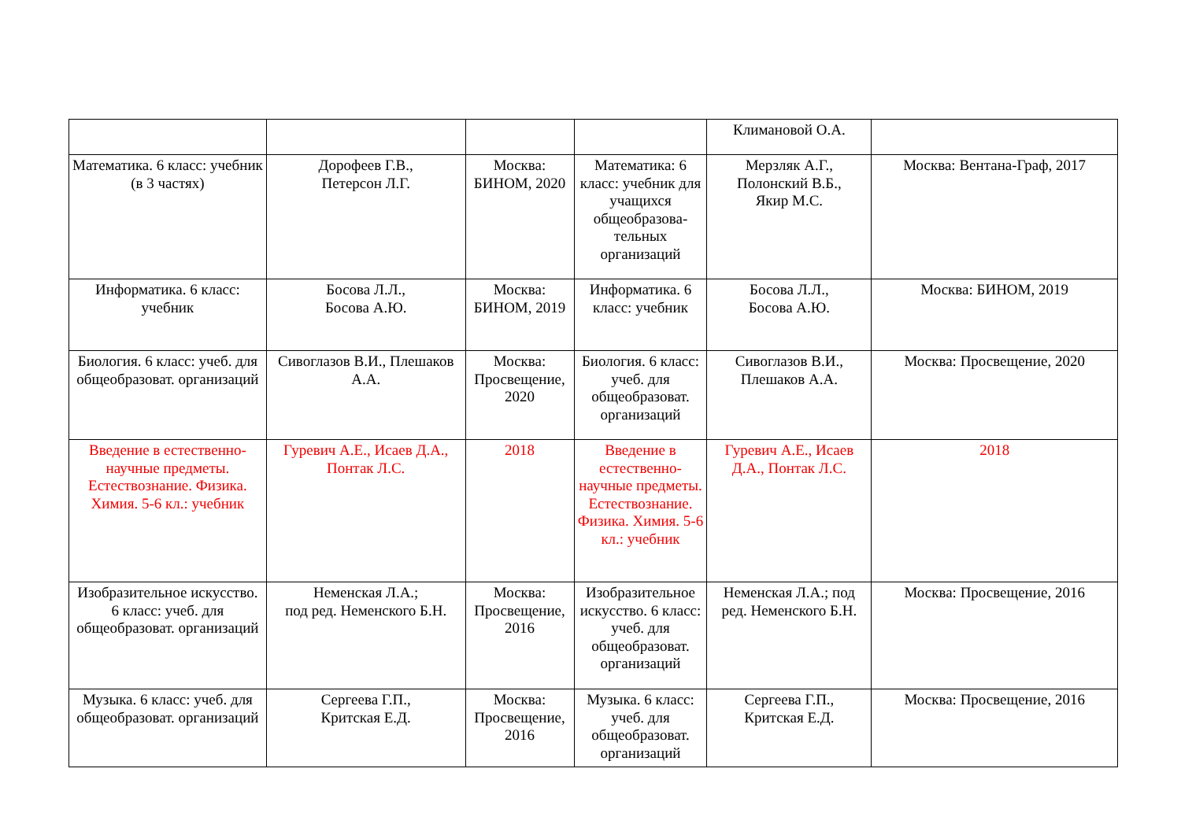| | | | | Климановой О.А. | |
| Математика. 6 класс: учебник (в 3 частях) | Дорофеев Г.В., Петерсон Л.Г. | Москва: БИНОМ, 2020 | Математика: 6 класс: учебник для учащихся общеобразова-тельных организаций | Мерзляк А.Г., Полонский В.Б., Якир М.С. | Москва: Вентана-Граф, 2017 |
| Информатика. 6 класс: учебник | Босова Л.Л., Босова А.Ю. | Москва: БИНОМ, 2019 | Информатика. 6 класс: учебник | Босова Л.Л., Босова А.Ю. | Москва: БИНОМ, 2019 |
| Биология. 6 класс: учеб. для общеобразоват. организаций | Сивоглазов В.И., Плешаков А.А. | Москва: Просвещение, 2020 | Биология. 6 класс: учеб. для общеобразоват. организаций | Сивоглазов В.И., Плешаков А.А. | Москва: Просвещение, 2020 |
| Введение в естественно-научные предметы. Естествознание. Физика. Химия. 5-6 кл.: учебник | Гуревич А.Е., Исаев Д.А., Понтак Л.С. | 2018 | Введение в естественно-научные предметы. Естествознание. Физика. Химия. 5-6 кл.: учебник | Гуревич А.Е., Исаев Д.А., Понтак Л.С. | 2018 |
| Изобразительное искусство. 6 класс: учеб. для общеобразоват. организаций | Неменская Л.А.; под ред. Неменского Б.Н. | Москва: Просвещение, 2016 | Изобразительное искусство. 6 класс: учеб. для общеобразоват. организаций | Неменская Л.А.; под ред. Неменского Б.Н. | Москва: Просвещение, 2016 |
| Музыка. 6 класс: учеб. для общеобразоват. организаций | Сергеева Г.П., Критская Е.Д. | Москва: Просвещение, 2016 | Музыка. 6 класс: учеб. для общеобразоват. организаций | Сергеева Г.П., Критская Е.Д. | Москва: Просвещение, 2016 |